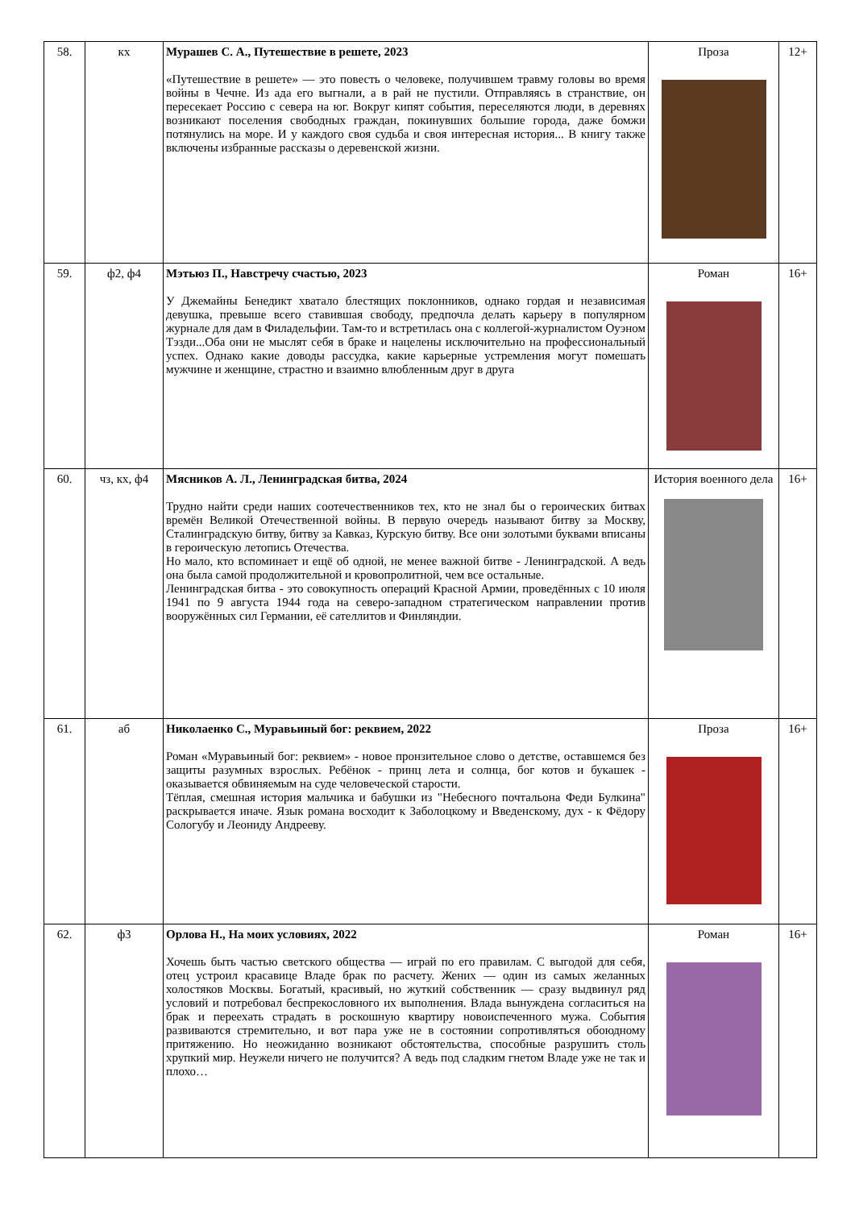| 58. | кх | Мурашев С. А., Путешествие в решете, 2023 «Путешествие в решете» — это повесть о человеке, получившем травму головы во время войны в Чечне. Из ада его выгнали, а в рай не пустили. Отправляясь в странствие, он пересекает Россию с севера на юг. Вокруг кипят события, переселяются люди, в деревнях возникают поселения свободных граждан, покинувших большие города, даже бомжи потянулись на море. И у каждого своя судьба и своя интересная история... В книгу также включены избранные рассказы о деревенской жизни. | Проза | 12+ |
| 59. | ф2, ф4 | Мэтьюз П., Навстречу счастью, 2023 У Джемайны Бенедикт хватало блестящих поклонников, однако гордая и независимая девушка, превыше всего ставившая свободу, предпочла делать карьеру в популярном журнале для дам в Филадельфии. Там-то и встретилась она с коллегой-журналистом Оуэном Тэзди...Оба они не мыслят себя в браке и нацелены исключительно на профессиональный успех. Однако какие доводы рассудка, какие карьерные устремления могут помешать мужчине и женщине, страстно и взаимно влюбленным друг в друга | Роман | 16+ |
| 60. | чз, кх, ф4 | Мясников А. Л., Ленинградская битва, 2024 Трудно найти среди наших соотечественников тех, кто не знал бы о героических битвах времён Великой Отечественной войны. В первую очередь называют битву за Москву, Сталинградскую битву, битву за Кавказ, Курскую битву. Все они золотыми буквами вписаны в героическую летопись Отечества. Но мало, кто вспоминает и ещё об одной, не менее важной битве - Ленинградской. А ведь она была самой продолжительной и кровопролитной, чем все остальные. Ленинградская битва - это совокупность операций Красной Армии, проведённых с 10 июля 1941 по 9 августа 1944 года на северо-западном стратегическом направлении против вооружённых сил Германии, её сателлитов и Финляндии. | История военного дела | 16+ |
| 61. | аб | Николаенко С., Муравьиный бог: реквием, 2022 Роман «Муравьиный бог: реквием» - новое пронзительное слово о детстве, оставшемся без защиты разумных взрослых. Ребёнок - принц лета и солнца, бог котов и букашек - оказывается обвиняемым на суде человеческой старости. Тёплая, смешная история мальчика и бабушки из "Небесного почтальона Феди Булкина" раскрывается иначе. Язык романа восходит к Заболоцкому и Введенскому, дух - к Фёдору Сологубу и Леониду Андрееву. | Проза | 16+ |
| 62. | ф3 | Орлова Н., На моих условиях, 2022 Хочешь быть частью светского общества — играй по его правилам. С выгодой для себя, отец устроил красавице Владе брак по расчету. Жених — один из самых желанных холостяков Москвы. Богатый, красивый, но жуткий собственник — сразу выдвинул ряд условий и потребовал беспрекословного их выполнения. Влада вынуждена согласиться на брак и переехать страдать в роскошную квартиру новоиспеченного мужа. События развиваются стремительно, и вот пара уже не в состоянии сопротивляться обоюдному притяжению. Но неожиданно возникают обстоятельства, способные разрушить столь хрупкий мир. Неужели ничего не получится? А ведь под сладким гнетом Владе уже не так и плохо… | Роман | 16+ |